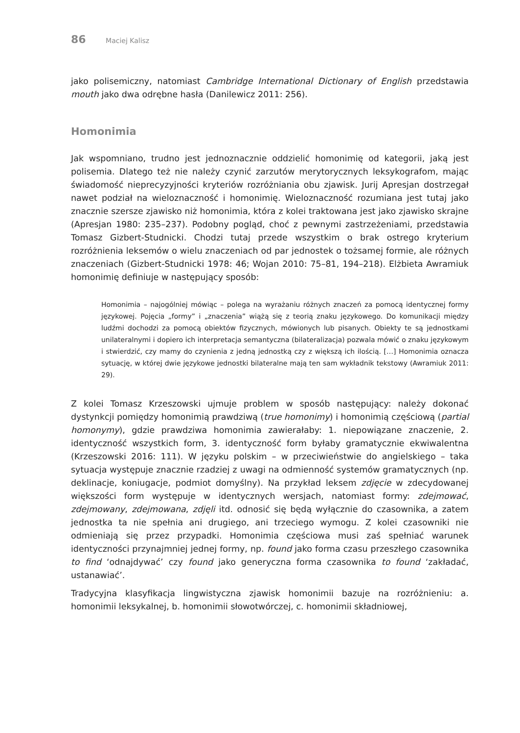86 Maciej Kalisz
jako polisemiczny, natomiast Cambridge International Dictionary of English przedstawia mouth jako dwa odrębne hasła (Danilewicz 2011: 256).
Homonimia
Jak wspomniano, trudno jest jednoznacznie oddzielić homonimię od kategorii, jaką jest polisemia. Dlatego też nie należy czynić zarzutów merytorycznych leksykografom, mając świadomość nieprecyzyjności kryteriów rozróżniania obu zjawisk. Jurij Apresjan dostrzegał nawet podział na wieloznaczność i homonimię. Wieloznaczność rozumiana jest tutaj jako znacznie szersze zjawisko niż homonimia, która z kolei traktowana jest jako zjawisko skrajne (Apresjan 1980: 235–237). Podobny pogląd, choć z pewnymi zastrzeżeniami, przedstawia Tomasz Gizbert-Studnicki. Chodzi tutaj przede wszystkim o brak ostrego kryterium rozróżnienia leksemów o wielu znaczeniach od par jednostek o tożsamej formie, ale różnych znaczeniach (Gizbert-Studnicki 1978: 46; Wojan 2010: 75–81, 194–218). Elżbieta Awramiuk homonimię definiuje w następujący sposób:
Homonimia – najogólniej mówiąc – polega na wyrażaniu różnych znaczeń za pomocą identycznej formy językowej. Pojęcia „formy” i „znaczenia” wiążą się z teorią znaku językowego. Do komunikacji między ludźmi dochodzi za pomocą obiektów fizycznych, mówionych lub pisanych. Obiekty te są jednostkami unilateralnymi i dopiero ich interpretacja semantyczna (bilateralizacja) pozwala mówić o znaku językowym i stwierdzić, czy mamy do czynienia z jedną jednostką czy z większą ich ilością. […] Homonimia oznacza sytuację, w której dwie językowe jednostki bilateralne mają ten sam wykładnik tekstowy (Awramiuk 2011: 29).
Z kolei Tomasz Krzeszowski ujmuje problem w sposób następujący: należy dokonać dystynkcji pomiędzy homonimią prawdziwą (true homonimy) i homonimią częściową (partial homonymy), gdzie prawdziwa homonimia zawierałaby: 1. niepowiązane znaczenie, 2. identyczność wszystkich form, 3. identyczność form byłaby gramatycznie ekwiwalentna (Krzeszowski 2016: 111). W języku polskim – w przeciwieństwie do angielskiego – taka sytuacja występuje znacznie rzadziej z uwagi na odmienność systemów gramatycznych (np. deklinacje, koniugacje, podmiot domyślny). Na przykład leksem zdjęcie w zdecydowanej większości form występuje w identycznych wersjach, natomiast formy: zdejmować, zdejmowany, zdejmowana, zdjęli itd. odnosić się będą wyłącznie do czasownika, a zatem jednostka ta nie spełnia ani drugiego, ani trzeciego wymogu. Z kolei czasowniki nie odmieniają się przez przypadki. Homonimia częściowa musi zaś spełniać warunek identyczności przynajmniej jednej formy, np. found jako forma czasu przeszłego czasownika to find ‘odnajdywać’ czy found jako generyczna forma czasownika to found ‘zakładać, ustanawiać’.
Tradycyjna klasyfikacja lingwistyczna zjawisk homonimii bazuje na rozróżnieniu: a. homonimii leksykalnej, b. homonimii słowotwórczej, c. homonimii składniowej,